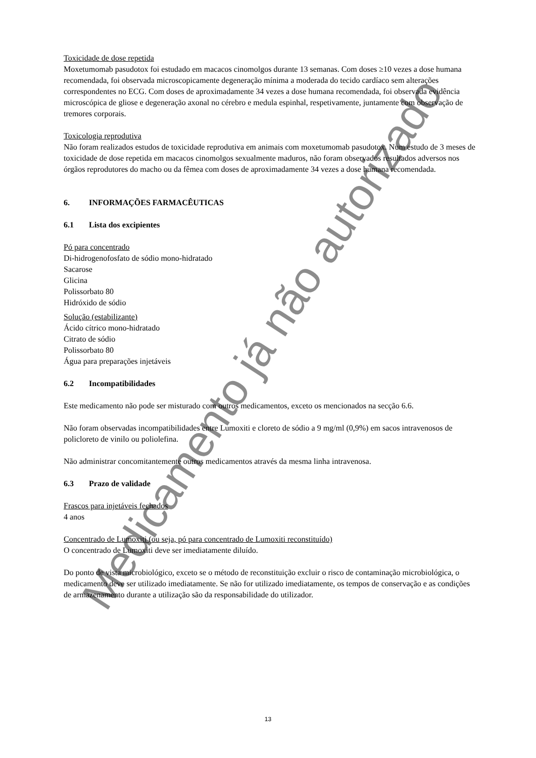Medicamento já não autorizado
Toxicidade de dose repetida
Moxetumomab pasudotox foi estudado em macacos cinomolgos durante 13 semanas. Com doses ≥10 vezes a dose humana recomendada, foi observada microscopicamente degeneração mínima a moderada do tecido cardíaco sem alterações correspondentes no ECG. Com doses de aproximadamente 34 vezes a dose humana recomendada, foi observada evidência microscópica de gliose e degeneração axonal no cérebro e medula espinhal, respetivamente, juntamente com observação de tremores corporais.
Toxicologia reprodutiva
Não foram realizados estudos de toxicidade reprodutiva em animais com moxetumomab pasudotox. Num estudo de 3 meses de toxicidade de dose repetida em macacos cinomolgos sexualmente maduros, não foram observados resultados adversos nos órgãos reprodutores do macho ou da fêmea com doses de aproximadamente 34 vezes a dose humana recomendada.
6. INFORMAÇÕES FARMACÊUTICAS
6.1 Lista dos excipientes
Pó para concentrado
Di-hidrogenofosfato de sódio mono-hidratado
Sacarose
Glicina
Polissorbato 80
Hidróxido de sódio
Solução (estabilizante)
Ácido cítrico mono-hidratado
Citrato de sódio
Polissorbato 80
Água para preparações injetáveis
6.2 Incompatibilidades
Este medicamento não pode ser misturado com outros medicamentos, exceto os mencionados na secção 6.6.
Não foram observadas incompatibilidades entre Lumoxiti e cloreto de sódio a 9 mg/ml (0,9%) em sacos intravenosos de policloreto de vinilo ou poliolefina.
Não administrar concomitantemente outros medicamentos através da mesma linha intravenosa.
6.3 Prazo de validade
Frascos para injetáveis fechados
4 anos
Concentrado de Lumoxiti (ou seja, pó para concentrado de Lumoxiti reconstituído)
O concentrado de Lumoxiti deve ser imediatamente diluído.
Do ponto de vista microbiológico, exceto se o método de reconstituição excluir o risco de contaminação microbiológica, o medicamento deve ser utilizado imediatamente. Se não for utilizado imediatamente, os tempos de conservação e as condições de armazenamento durante a utilização são da responsabilidade do utilizador.
13